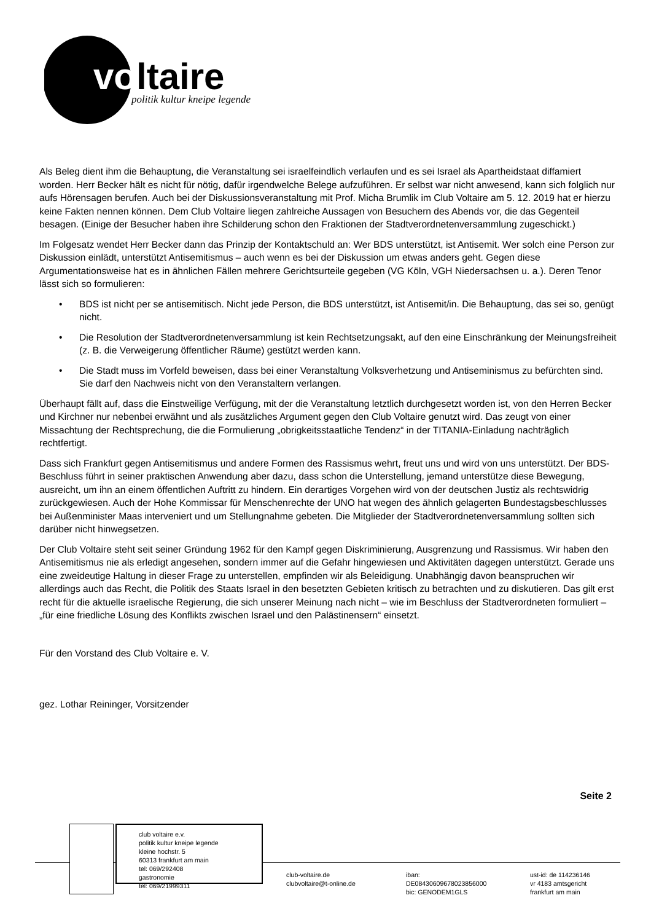vo
ltaire
politik kultur kneipe legende
Als Beleg dient ihm die Behauptung, die Veranstaltung sei israelfeindlich verlaufen und es sei Israel als Apartheidstaat diffamiert worden. Herr Becker hält es nicht für nötig, dafür irgendwelche Belege aufzuführen. Er selbst war nicht anwesend, kann sich folglich nur aufs Hörensagen berufen. Auch bei der Diskussionsveranstaltung mit Prof. Micha Brumlik im Club Voltaire am 5. 12. 2019 hat er hierzu keine Fakten nennen können. Dem Club Voltaire liegen zahlreiche Aussagen von Besuchern des Abends vor, die das Gegenteil besagen. (Einige der Besucher haben ihre Schilderung schon den Fraktionen der Stadtverordnetenversammlung zugeschickt.)
Im Folgesatz wendet Herr Becker dann das Prinzip der Kontaktschuld an: Wer BDS unterstützt, ist Antisemit. Wer solch eine Person zur Diskussion einlädt, unterstützt Antisemitismus – auch wenn es bei der Diskussion um etwas anders geht. Gegen diese Argumentationsweise hat es in ähnlichen Fällen mehrere Gerichtsurteile gegeben (VG Köln, VGH Niedersachsen u. a.). Deren Tenor lässt sich so formulieren:
• BDS ist nicht per se antisemitisch. Nicht jede Person, die BDS unterstützt, ist Antisemit/in. Die Behauptung, das sei so, genügt nicht.
• Die Resolution der Stadtverordnetenversammlung ist kein Rechtsetzungsakt, auf den eine Einschränkung der Meinungsfreiheit (z. B. die Verweigerung öffentlicher Räume) gestützt werden kann.
• Die Stadt muss im Vorfeld beweisen, dass bei einer Veranstaltung Volksverhetzung und Antiseminismus zu befürchten sind. Sie darf den Nachweis nicht von den Veranstaltern verlangen.
Überhaupt fällt auf, dass die Einstweilige Verfügung, mit der die Veranstaltung letztlich durchgesetzt worden ist, von den Herren Becker und Kirchner nur nebenbei erwähnt und als zusätzliches Argument gegen den Club Voltaire genutzt wird. Das zeugt von einer Missachtung der Rechtsprechung, die die Formulierung „obrigkeitsstaatliche Tendenz“ in der TITANIA-Einladung nachträglich rechtfertigt.
Dass sich Frankfurt gegen Antisemitismus und andere Formen des Rassismus wehrt, freut uns und wird von uns unterstützt. Der BDS-Beschluss führt in seiner praktischen Anwendung aber dazu, dass schon die Unterstellung, jemand unterstütze diese Bewegung, ausreicht, um ihn an einem öffentlichen Auftritt zu hindern. Ein derartiges Vorgehen wird von der deutschen Justiz als rechtswidrig zurückgewiesen. Auch der Hohe Kommissar für Menschenrechte der UNO hat wegen des ähnlich gelagerten Bundestagsbeschlusses bei Außenminister Maas interveniert und um Stellungnahme gebeten. Die Mitglieder der Stadtverordnetenversammlung sollten sich darüber nicht hinwegsetzen.
Der Club Voltaire steht seit seiner Gründung 1962 für den Kampf gegen Diskriminierung, Ausgrenzung und Rassismus. Wir haben den Antisemitismus nie als erledigt angesehen, sondern immer auf die Gefahr hingewiesen und Aktivitäten dagegen unterstützt. Gerade uns eine zweideutige Haltung in dieser Frage zu unterstellen, empfinden wir als Beleidigung. Unabhängig davon beanspruchen wir allerdings auch das Recht, die Politik des Staats Israel in den besetzten Gebieten kritisch zu betrachten und zu diskutieren. Das gilt erst recht für die aktuelle israelische Regierung, die sich unserer Meinung nach nicht – wie im Beschluss der Stadtverordneten formuliert – „für eine friedliche Lösung des Konflikts zwischen Israel und den Palästinensern“ einsetzt.
Für den Vorstand des Club Voltaire e. V.
gez. Lothar Reininger, Vorsitzender
Seite 2
club voltaire e.v.
politik kultur kneipe legende
kleine hochstr. 5
60313 frankfurt am main
tel: 069/292408
gastronomie
tel: 069/21999311
club-voltaire.de
clubvoltaire@t-online.de
iban:
DE08430609678023856000
bic: GENODEM1GLS
ust-id: de 114236146
vr 4183 amtsgericht
frankfurt am main